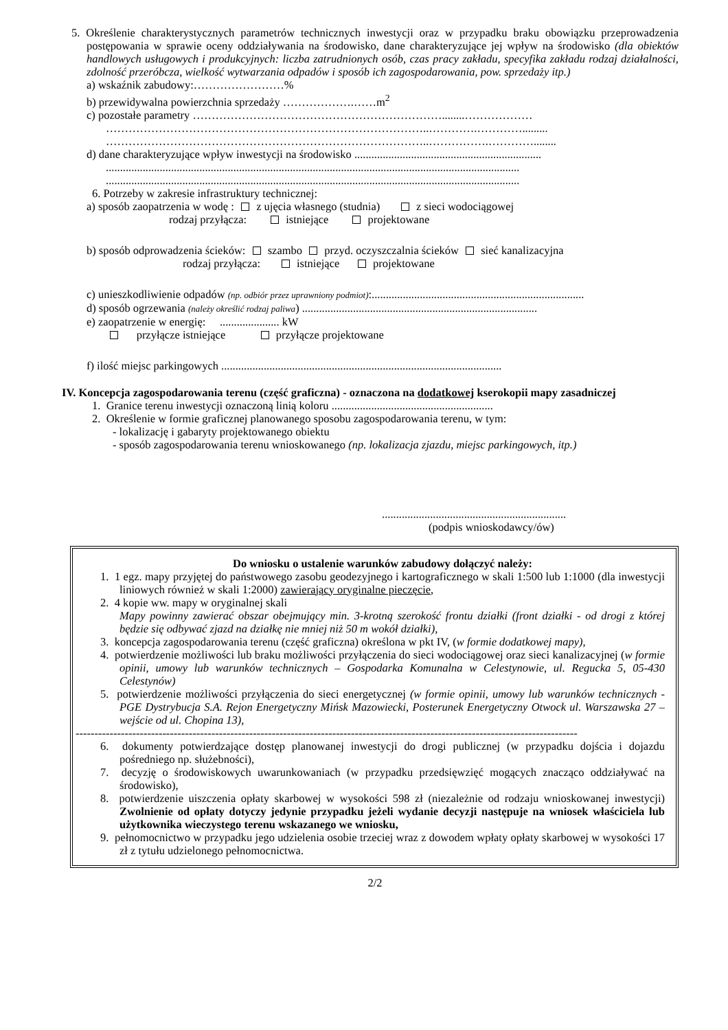5. Określenie charakterystycznych parametrów technicznych inwestycji oraz w przypadku braku obowiązku przeprowadzenia postępowania w sprawie oceny oddziaływania na środowisko, dane charakteryzujące jej wpływ na środowisko (dla obiektów handlowych usługowych i produkcyjnych: liczba zatrudnionych osób, czas pracy zakładu, specyfika zakładu rodzaj działalności, zdolność przeróbcza, wielkość wytwarzania odpadów i sposób ich zagospodarowania, pow. sprzedaży itp.)
a) wskaźnik zabudowy:……………………%
b) przewidywalna powierzchnia sprzedaży ……………….……m<sup>2</sup>
c) pozostałe parametry …………………………………………………………........………………
…………………………………………………………………………..………….………….........
…………………………………………………………………………..…………….…………........
d) dane charakteryzujące wpływ inwestycji na środowisko ..................................................................
..................................................................................................................................................
..................................................................................................................................................
6. Potrzeby w zakresie infrastruktury technicznej:
a) sposób zaopatrzenia w wodę : z ujęcia własnego (studnia) z sieci wodociągowej
rodzaj przyłącza: istniejące projektowane
b) sposób odprowadzenia ścieków: szambo przyd. oczyszczalnia ścieków sieć kanalizacyjna
rodzaj przyłącza: istniejące projektowane
c) unieszkodliwienie odpadów (np. odbiór przez uprawniony podmiot):...........................................................................
d) sposób ogrzewania (należy określić rodzaj paliwa) ...................................................................................
e) zaopatrzenie w energię: ..................... kW
przyłącze istniejące przyłącze projektowane
f) ilość miejsc parkingowych ...................................................................................................
IV. Koncepcja zagospodarowania terenu (część graficzna) - oznaczona na dodatkowej kserokopii mapy zasadniczej
1. Granice terenu inwestycji oznaczoną linią koloru .........................................................
2. Określenie w formie graficznej planowanego sposobu zagospodarowania terenu, w tym:
- lokalizację i gabaryty projektowanego obiektu
- sposób zagospodarowania terenu wnioskowanego (np. lokalizacja zjazdu, miejsc parkingowych, itp.)
.................................................................
(podpis wnioskodawcy/ów)
Do wniosku o ustalenie warunków zabudowy dołączyć należy:
1. 1 egz. mapy przyjętej do państwowego zasobu geodezyjnego i kartograficznego w skali 1:500 lub 1:1000 (dla inwestycji liniowych również w skali 1:2000) zawierający oryginalne pieczęcie,
2. 4 kopie ww. mapy w oryginalnej skali
Mapy powinny zawierać obszar obejmujący min. 3-krotną szerokość frontu działki (front działki - od drogi z której będzie się odbywać zjazd na działkę nie mniej niż 50 m wokół działki),
3. koncepcja zagospodarowania terenu (część graficzna) określona w pkt IV, (w formie dodatkowej mapy),
4. potwierdzenie możliwości lub braku możliwości przyłączenia do sieci wodociągowej oraz sieci kanalizacyjnej (w formie opinii, umowy lub warunków technicznych – Gospodarka Komunalna w Celestynowie, ul. Regucka 5, 05-430 Celestynów)
5. potwierdzenie możliwości przyłączenia do sieci energetycznej (w formie opinii, umowy lub warunków technicznych - PGE Dystrybucja S.A. Rejon Energetyczny Mińsk Mazowiecki, Posterunek Energetyczny Otwock ul. Warszawska 27 – wejście od ul. Chopina 13),
-------------------------------------------------------------------------------------------------------------------------------------
6. dokumenty potwierdzające dostęp planowanej inwestycji do drogi publicznej (w przypadku dojścia i dojazdu pośredniego np. służebności),
7. decyzję o środowiskowych uwarunkowaniach (w przypadku przedsięwzięć mogących znacząco oddziaływać na środowisko),
8. potwierdzenie uiszczenia opłaty skarbowej w wysokości 598 zł (niezależnie od rodzaju wnioskowanej inwestycji) Zwolnienie od opłaty dotyczy jedynie przypadku jeżeli wydanie decyzji następuje na wniosek właściciela lub użytkownika wieczystego terenu wskazanego we wniosku,
9. pełnomocnictwo w przypadku jego udzielenia osobie trzeciej wraz z dowodem wpłaty opłaty skarbowej w wysokości 17 zł z tytułu udzielonego pełnomocnictwa.
2/2